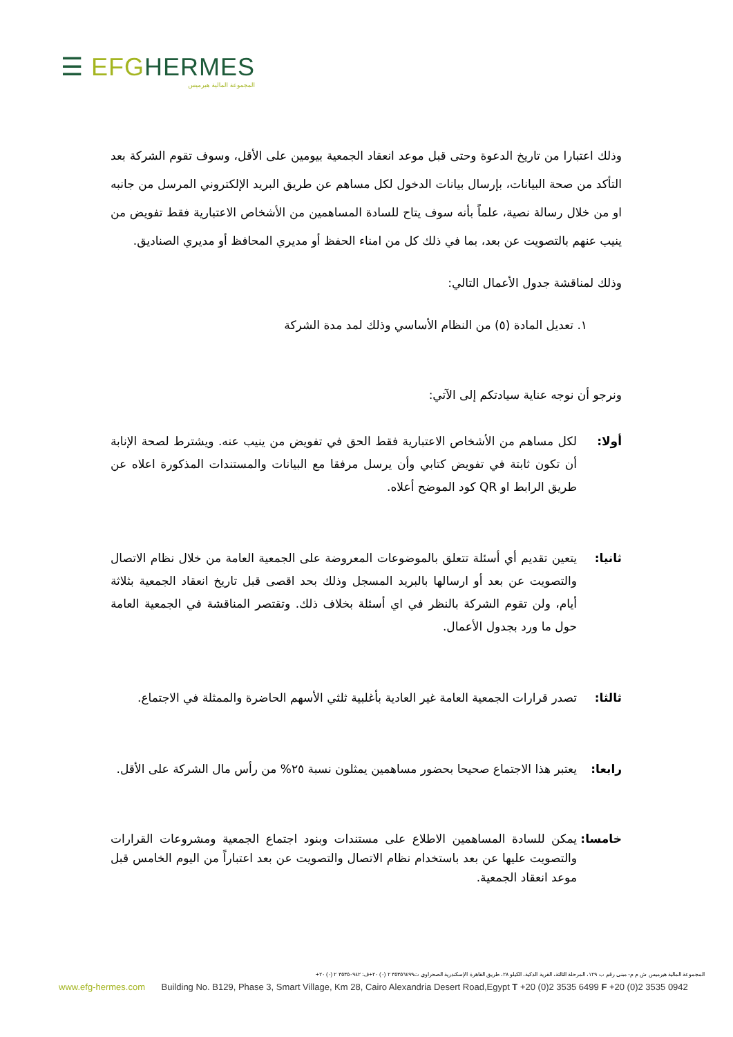☰ EFG HERMES
المجموعة المالية هيرميس
وذلك اعتبارا من تاريخ الدعوة وحتى قبل موعد انعقاد الجمعية بيومين على الأقل، وسوف تقوم الشركة بعد التأكد من صحة البيانات، بإرسال بيانات الدخول لكل مساهم عن طريق البريد الإلكتروني المرسل من جانبه او من خلال رسالة نصية، علماً بأنه سوف يتاح للسادة المساهمين من الأشخاص الاعتبارية فقط تفويض من ينيب عنهم بالتصويت عن بعد، بما في ذلك كل من امناء الحفظ أو مديري المحافظ أو مديري الصناديق.
وذلك لمناقشة جدول الأعمال التالي:
١. تعديل المادة (٥) من النظام الأساسي وذلك لمد مدة الشركة
ونرجو أن نوجه عناية سيادتكم إلى الآتي:
أولا: لكل مساهم من الأشخاص الاعتبارية فقط الحق في تفويض من ينيب عنه. ويشترط لصحة الإنابة أن تكون ثابتة في تفويض كتابي وأن يرسل مرفقا مع البيانات والمستندات المذكورة اعلاه عن طريق الرابط او QR كود الموضح أعلاه.
ثانيا: يتعين تقديم أي أسئلة تتعلق بالموضوعات المعروضة على الجمعية العامة من خلال نظام الاتصال والتصويت عن بعد أو ارسالها بالبريد المسجل وذلك بحد اقصى قبل تاريخ انعقاد الجمعية بثلاثة أيام، ولن تقوم الشركة بالنظر في اي أسئلة بخلاف ذلك. وتقتصر المناقشة في الجمعية العامة حول ما ورد بجدول الأعمال.
ثالثا: تصدر قرارات الجمعية العامة غير العادية بأغلبية ثلثي الأسهم الحاضرة والممثلة في الاجتماع.
رابعا: يعتبر هذا الاجتماع صحيحا بحضور مساهمين يمثلون نسبة ٢٥% من رأس مال الشركة على الأقل.
خامسا: يمكن للسادة المساهمين الاطلاع على مستندات وبنود اجتماع الجمعية ومشروعات القرارات والتصويت عليها عن بعد باستخدام نظام الاتصال والتصويت عن بعد اعتباراً من اليوم الخامس قبل موعد انعقاد الجمعية.
المجموعة المالية هيرميس ش م م- مبنى رقم ب ١٢٩، المرحلة الثالثة، القرية الذكية، الكيلو ٢٨، طريق القاهرة الإسكندرية الصحراوي ت٣٥٣٥٦٤٩٩ ٢ (٠) ٢٠+ف: ٣٥٣٥٠٩٤٢ ٢ (٠) ٢٠+
www.efg-hermes.com Building No. B129, Phase 3, Smart Village, Km 28, Cairo Alexandria Desert Road,Egypt T +20 (0)2 3535 6499 F +20 (0)2 3535 0942